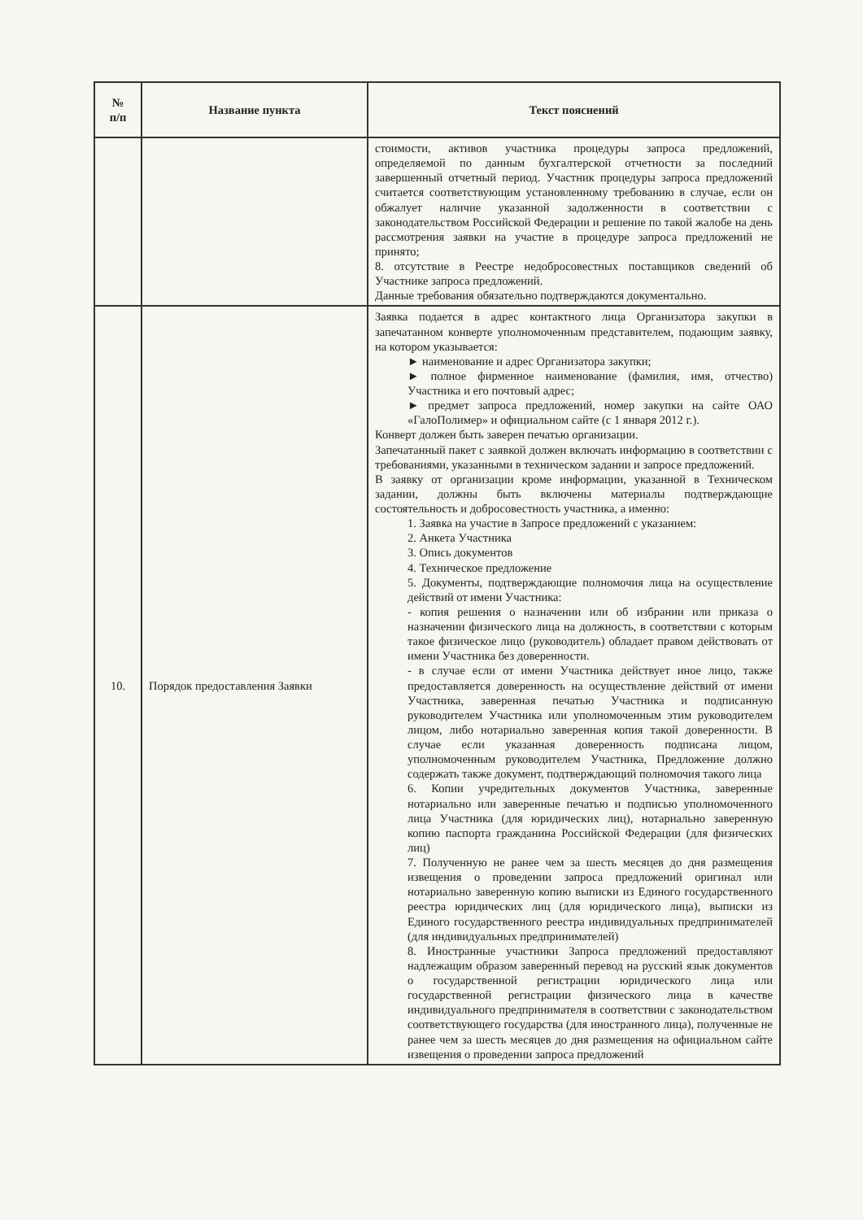| № п/п | Название пункта | Текст пояснений |
| --- | --- | --- |
| | | стоимости, активов участника процедуры запроса предложений, определяемой по данным бухгалтерской отчетности за последний завершенный отчетный период. Участник процедуры запроса предложений считается соответствующим установленному требованию в случае, если он обжалует наличие указанной задолженности в соответствии с законодательством Российской Федерации и решение по такой жалобе на день рассмотрения заявки на участие в процедуре запроса предложений не принято; 8. отсутствие в Реестре недобросовестных поставщиков сведений об Участнике запроса предложений. Данные требования обязательно подтверждаются документально. |
| 10. | Порядок предоставления Заявки | Заявка подается в адрес контактного лица Организатора закупки в запечатанном конверте уполномоченным представителем, подающим заявку, на котором указывается: ► наименование и адрес Организатора закупки; ► полное фирменное наименование (фамилия, имя, отчество) Участника и его почтовый адрес; ► предмет запроса предложений, номер закупки на сайте ОАО «ГалоПолимер» и официальном сайте (с 1 января 2012 г.). Конверт должен быть заверен печатью организации. Запечатанный пакет с заявкой должен включать информацию в соответствии с требованиями, указанными в техническом задании и запросе предложений. В заявку от организации кроме информации, указанной в Техническом задании, должны быть включены материалы подтверждающие состоятельность и добросовестность участника, а именно: 1. Заявка на участие в Запросе предложений с указанием: 2. Анкета Участника 3. Опись документов 4. Техническое предложение 5. Документы, подтверждающие полномочия лица на осуществление действий от имени Участника: - копия решения о назначении или об избрании или приказа о назначении физического лица на должность, в соответствии с которым такое физическое лицо (руководитель) обладает правом действовать от имени Участника без доверенности. - в случае если от имени Участника действует иное лицо, также предоставляется доверенность на осуществление действий от имени Участника, заверенная печатью Участника и подписанную руководителем Участника или уполномоченным этим руководителем лицом, либо нотариально заверенная копия такой доверенности. В случае если указанная доверенность подписана лицом, уполномоченным руководителем Участника, Предложение должно содержать также документ, подтверждающий полномочия такого лица 6. Копии учредительных документов Участника, заверенные нотариально или заверенные печатью и подписью уполномоченного лица Участника (для юридических лиц), нотариально заверенную копию паспорта гражданина Российской Федерации (для физических лиц) 7. Полученную не ранее чем за шесть месяцев до дня размещения извещения о проведении запроса предложений оригинал или нотариально заверенную копию выписки из Единого государственного реестра юридических лиц (для юридического лица), выписки из Единого государственного реестра индивидуальных предпринимателей (для индивидуальных предпринимателей) 8. Иностранные участники Запроса предложений предоставляют надлежащим образом заверенный перевод на русский язык документов о государственной регистрации юридического лица или государственной регистрации физического лица в качестве индивидуального предпринимателя в соответствии с законодательством соответствующего государства (для иностранного лица), полученные не ранее чем за шесть месяцев до дня размещения на официальном сайте извещения о проведении запроса предложений |